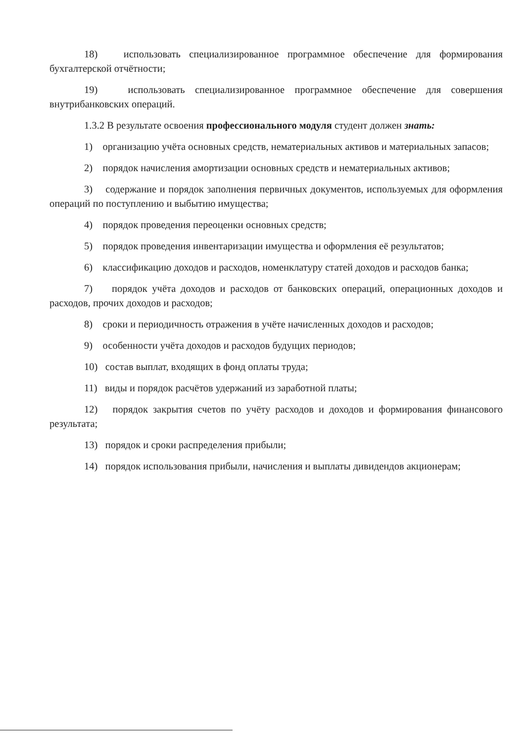18) использовать специализированное программное обеспечение для формирования бухгалтерской отчётности;
19) использовать специализированное программное обеспечение для совершения внутрибанковских операций.
1.3.2 В результате освоения профессионального модуля студент должен знать:
1) организацию учёта основных средств, нематериальных активов и материальных запасов;
2) порядок начисления амортизации основных средств и нематериальных активов;
3) содержание и порядок заполнения первичных документов, используемых для оформления операций по поступлению и выбытию имущества;
4) порядок проведения переоценки основных средств;
5) порядок проведения инвентаризации имущества и оформления её результатов;
6) классификацию доходов и расходов, номенклатуру статей доходов и расходов банка;
7) порядок учёта доходов и расходов от банковских операций, операционных доходов и расходов, прочих доходов и расходов;
8) сроки и периодичность отражения в учёте начисленных доходов и расходов;
9) особенности учёта доходов и расходов будущих периодов;
10) состав выплат, входящих в фонд оплаты труда;
11) виды и порядок расчётов удержаний из заработной платы;
12) порядок закрытия счетов по учёту расходов и доходов и формирования финансового результата;
13) порядок и сроки распределения прибыли;
14) порядок использования прибыли, начисления и выплаты дивидендов акционерам;